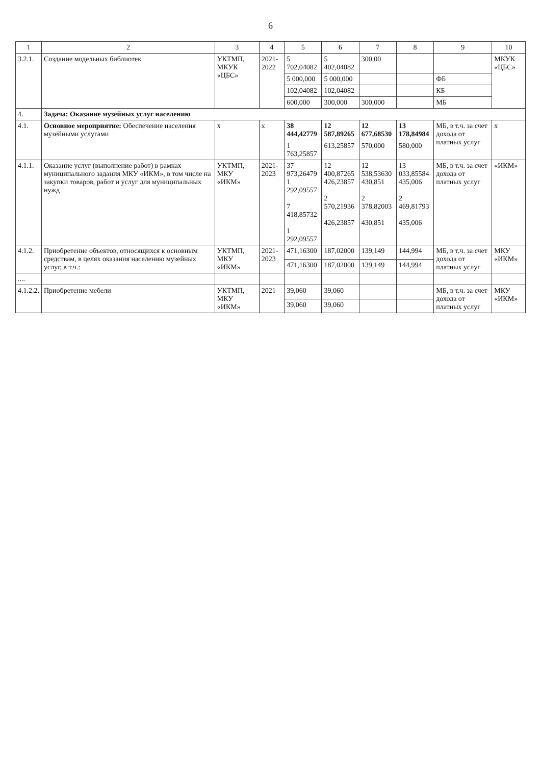6
| 1 | 2 | 3 | 4 | 5 | 6 | 7 | 8 | 9 | 10 |
| --- | --- | --- | --- | --- | --- | --- | --- | --- | --- |
| 3.2.1. | Создание модельных библиотек | УКТМП, МКУК «ЦБС» | 2021-2022 | 5 702,04082 | 5 402,04082 | 300,00 | | | МКУК «ЦБС» |
| | | | | 5 000,000 | 5 000,000 | | | ФБ | |
| | | | | 102,04082 | 102,04082 | | | КБ | |
| | | | | 600,000 | 300,000 | 300,000 | | МБ | |
| 4. | Задача: Оказание музейных услуг населению | | | | | | | | |
| 4.1. | Основное мероприятие: Обеспечение населения музейными услугами | х | х | 38 444,42779 | 12 587,89265 | 12 677,68530 | 13 178,84984 | МБ, в т.ч. за счет дохода от платных услуг | х |
| | | | | 1 763,25857 | 613,25857 | 570,000 | 580,000 | | |
| 4.1.1. | Оказание услуг (выполнение работ) в рамках муниципального задания МКУ «ИКМ», в том числе на закупки товаров, работ и услуг для муниципальных нужд | УКТМП, МКУ «ИКМ» | 2021-2023 | 37 973,26479 1 292,09557 7 418,85732 1 292,09557 | 12 400,87265 426,23857 2 570,21936 426,23857 | 12 538,53630 430,851 2 378,82003 430,851 | 13 033,85584 435,006 2 469,81793 435,006 | МБ, в т.ч. за счет дохода от платных услуг | «ИКМ» |
| 4.1.2. | Приобретение объектов, относящихся к основным средствам, в целях оказания населению музейных услуг, в т.ч.: | УКТМП, МКУ «ИКМ» | 2021-2023 | 471,16300 | 187,02000 | 139,149 | 144,994 | МБ, в т.ч. за счет дохода от платных услуг | МКУ «ИКМ» |
| | | | | 471,16300 | 187,02000 | 139,149 | 144,994 | | |
| .... | | | | | | | | | |
| 4.1.2.2. | Приобретение мебели | УКТМП, МКУ «ИКМ» | 2021 | 39,060 | 39,060 | | | МБ, в т.ч. за счет дохода от платных услуг | МКУ «ИКМ» |
| | | | | 39,060 | 39,060 | | | | |